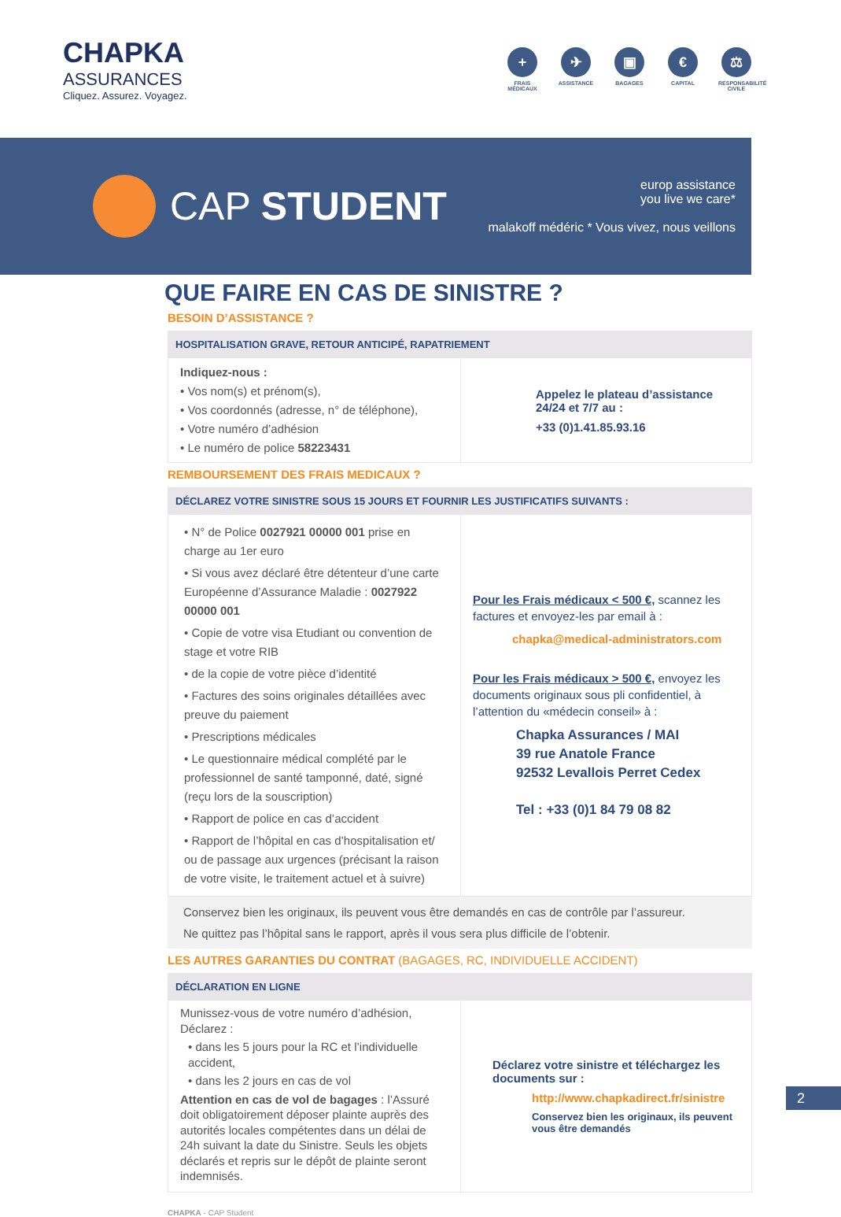CHAPKA
ASSURANCES
Cliquez. Assurez. Voyagez.
+
FRAIS MÉDICAUX
✈
ASSISTANCE
▣
BAGAGES
€
CAPITAL
⚖
RESPONSABILITÉ CIVILE
CAP STUDENT
europ assistance
you live we care*
malakoff médéric * Vous vivez, nous veillons
QUE FAIRE EN CAS DE SINISTRE ?
BESOIN D’ASSISTANCE ?
HOSPITALISATION GRAVE, RETOUR ANTICIPÉ, RAPATRIEMENT
Indiquez-nous :
• Vos nom(s) et prénom(s),
• Vos coordonnés (adresse, n° de téléphone),
• Votre numéro d’adhésion
• Le numéro de police 58223431
Appelez le plateau d’assistance 24/24 et 7/7 au :
+33 (0)1.41.85.93.16
REMBOURSEMENT DES FRAIS MEDICAUX ?
DÉCLAREZ VOTRE SINISTRE SOUS 15 JOURS ET FOURNIR LES JUSTIFICATIFS SUIVANTS :
• N° de Police 0027921 00000 001 prise en charge au 1er euro
• Si vous avez déclaré être détenteur d’une carte Européenne d’Assurance Maladie : 0027922 00000 001
• Copie de votre visa Etudiant ou convention de stage et votre RIB
• de la copie de votre pièce d’identité
• Factures des soins originales détaillées avec preuve du paiement
• Prescriptions médicales
• Le questionnaire médical complété par le professionnel de santé tamponné, daté, signé (reçu lors de la souscription)
• Rapport de police en cas d’accident
• Rapport de l’hôpital en cas d’hospitalisation et/ ou de passage aux urgences (précisant la raison de votre visite, le traitement actuel et à suivre)
Pour les Frais médicaux < 500 €, scannez les factures et envoyez-les par email à :
chapka@medical-administrators.com
Pour les Frais médicaux > 500 €, envoyez les documents originaux sous pli confidentiel, à l’attention du «médecin conseil» à :
Chapka Assurances / MAI
39 rue Anatole France
92532 Levallois Perret Cedex
Tel : +33 (0)1 84 79 08 82
Conservez bien les originaux, ils peuvent vous être demandés en cas de contrôle par l’assureur.
Ne quittez pas l’hôpital sans le rapport, après il vous sera plus difficile de l’obtenir.
LES AUTRES GARANTIES DU CONTRAT (BAGAGES, RC, INDIVIDUELLE ACCIDENT)
DÉCLARATION EN LIGNE
Munissez-vous de votre numéro d’adhésion,
Déclarez :
• dans les 5 jours pour la RC et l’individuelle accident,
• dans les 2 jours en cas de vol
Attention en cas de vol de bagages : l’Assuré doit obligatoirement déposer plainte auprès des autorités locales compétentes dans un délai de 24h suivant la date du Sinistre. Seuls les objets déclarés et repris sur le dépôt de plainte seront indemnisés.
Déclarez votre sinistre et téléchargez les documents sur :
http://www.chapkadirect.fr/sinistre
Conservez bien les originaux, ils peuvent vous être demandés
CHAPKA - CAP Student
2